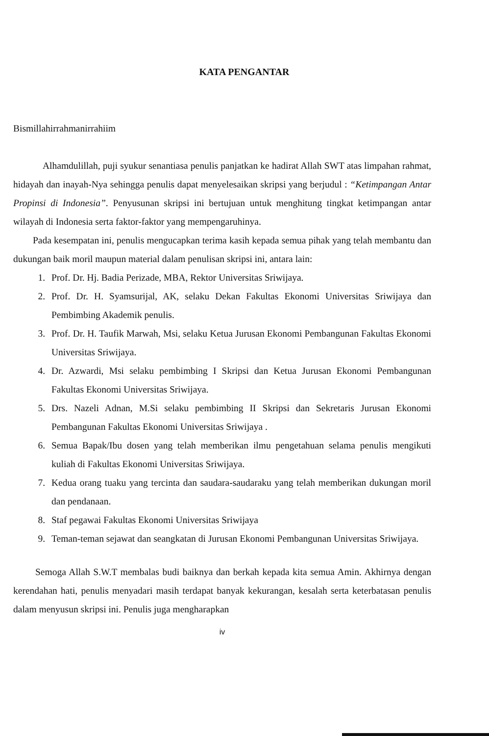KATA PENGANTAR
Bismillahirrahmanirrahiim
Alhamdulillah, puji syukur senantiasa penulis panjatkan ke hadirat Allah SWT atas limpahan rahmat, hidayah dan inayah-Nya sehingga penulis dapat menyelesaikan skripsi yang berjudul : “Ketimpangan Antar Propinsi di Indonesia”. Penyusunan skripsi ini bertujuan untuk menghitung tingkat ketimpangan antar wilayah di Indonesia serta faktor-faktor yang mempengaruhinya.
Pada kesempatan ini, penulis mengucapkan terima kasih kepada semua pihak yang telah membantu dan dukungan baik moril maupun material dalam penulisan skripsi ini, antara lain:
1. Prof. Dr. Hj. Badia Perizade, MBA, Rektor Universitas Sriwijaya.
2. Prof. Dr. H. Syamsurijal, AK, selaku Dekan Fakultas Ekonomi Universitas Sriwijaya dan Pembimbing Akademik penulis.
3. Prof. Dr. H. Taufik Marwah, Msi, selaku Ketua Jurusan Ekonomi Pembangunan Fakultas Ekonomi Universitas Sriwijaya.
4. Dr. Azwardi, Msi selaku pembimbing I Skripsi dan Ketua Jurusan Ekonomi Pembangunan Fakultas Ekonomi Universitas Sriwijaya.
5. Drs. Nazeli Adnan, M.Si selaku pembimbing II Skripsi dan Sekretaris Jurusan Ekonomi Pembangunan Fakultas Ekonomi Universitas Sriwijaya .
6. Semua Bapak/Ibu dosen yang telah memberikan ilmu pengetahuan selama penulis mengikuti kuliah di Fakultas Ekonomi Universitas Sriwijaya.
7. Kedua orang tuaku yang tercinta dan saudara-saudaraku yang telah memberikan dukungan moril dan pendanaan.
8. Staf pegawai Fakultas Ekonomi Universitas Sriwijaya
9. Teman-teman sejawat dan seangkatan di Jurusan Ekonomi Pembangunan Universitas Sriwijaya.
Semoga Allah S.W.T membalas budi baiknya dan berkah kepada kita semua Amin. Akhirnya dengan kerendahan hati, penulis menyadari masih terdapat banyak kekurangan, kesalah serta keterbatasan penulis dalam menyusun skripsi ini. Penulis juga mengharapkan
iv